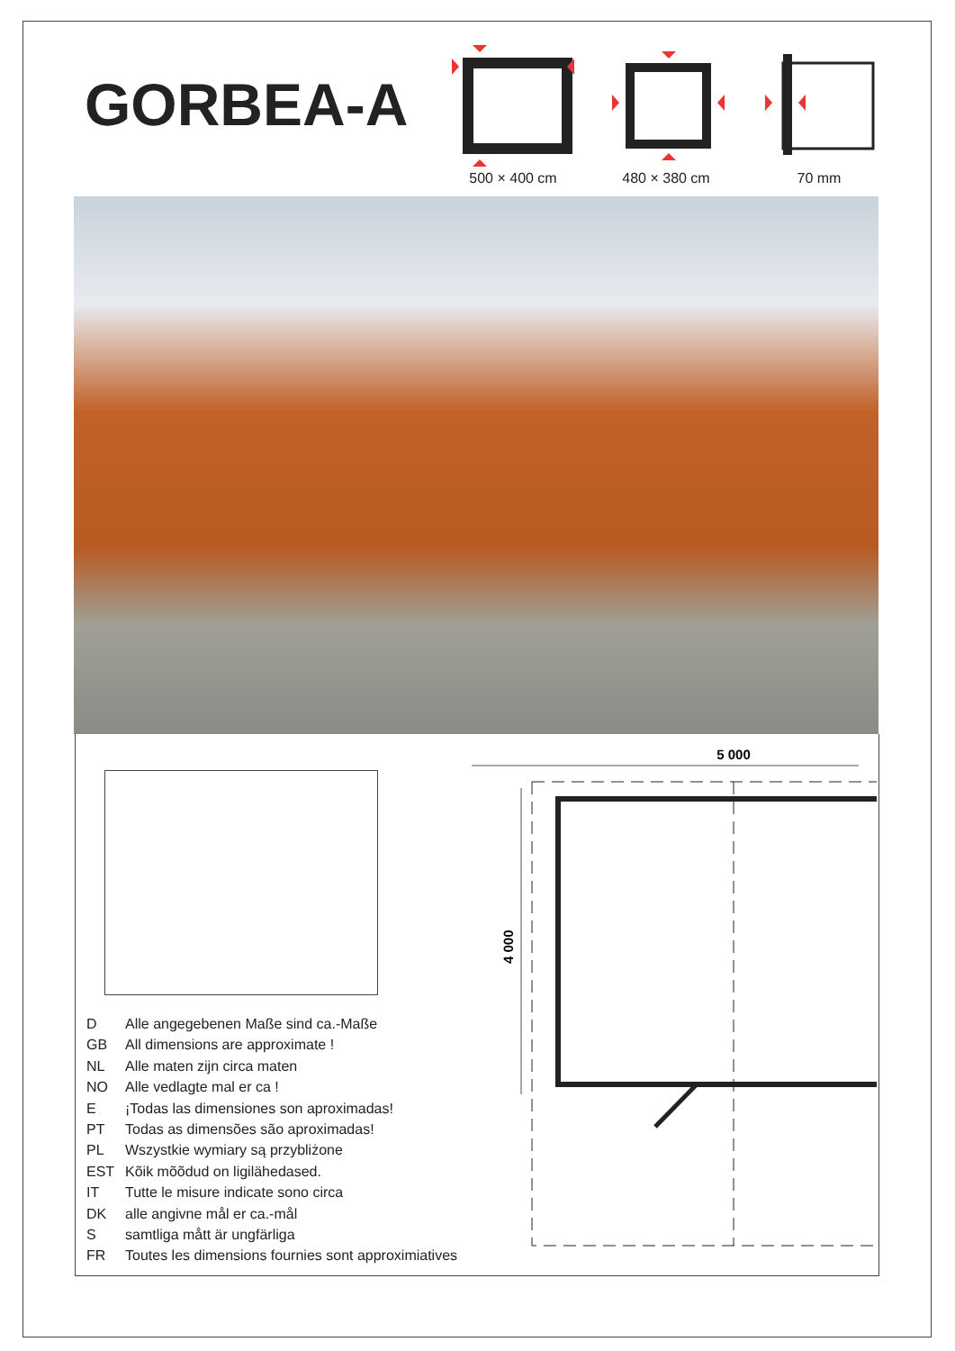GORBEA-A
500 × 400 cm 480 × 380 cm 70 mm
D Alle angegebenen Maße sind ca.-Maße
GB All dimensions are approximate !
NL Alle maten zijn circa maten
NO Alle vedlagte mal er ca !
E ¡Todas las dimensiones son aproximadas!
PT Todas as dimensões são aproximadas!
PL Wszystkie wymiary są przybliżone
EST Kõik mõõdud on ligilähedased.
IT Tutte le misure indicate sono circa
DK alle angivne mål er ca.-mål
Ssamtliga mått är ungfärliga
FR Toutes les dimensions fournies sont approximiatives
5 000
4 000